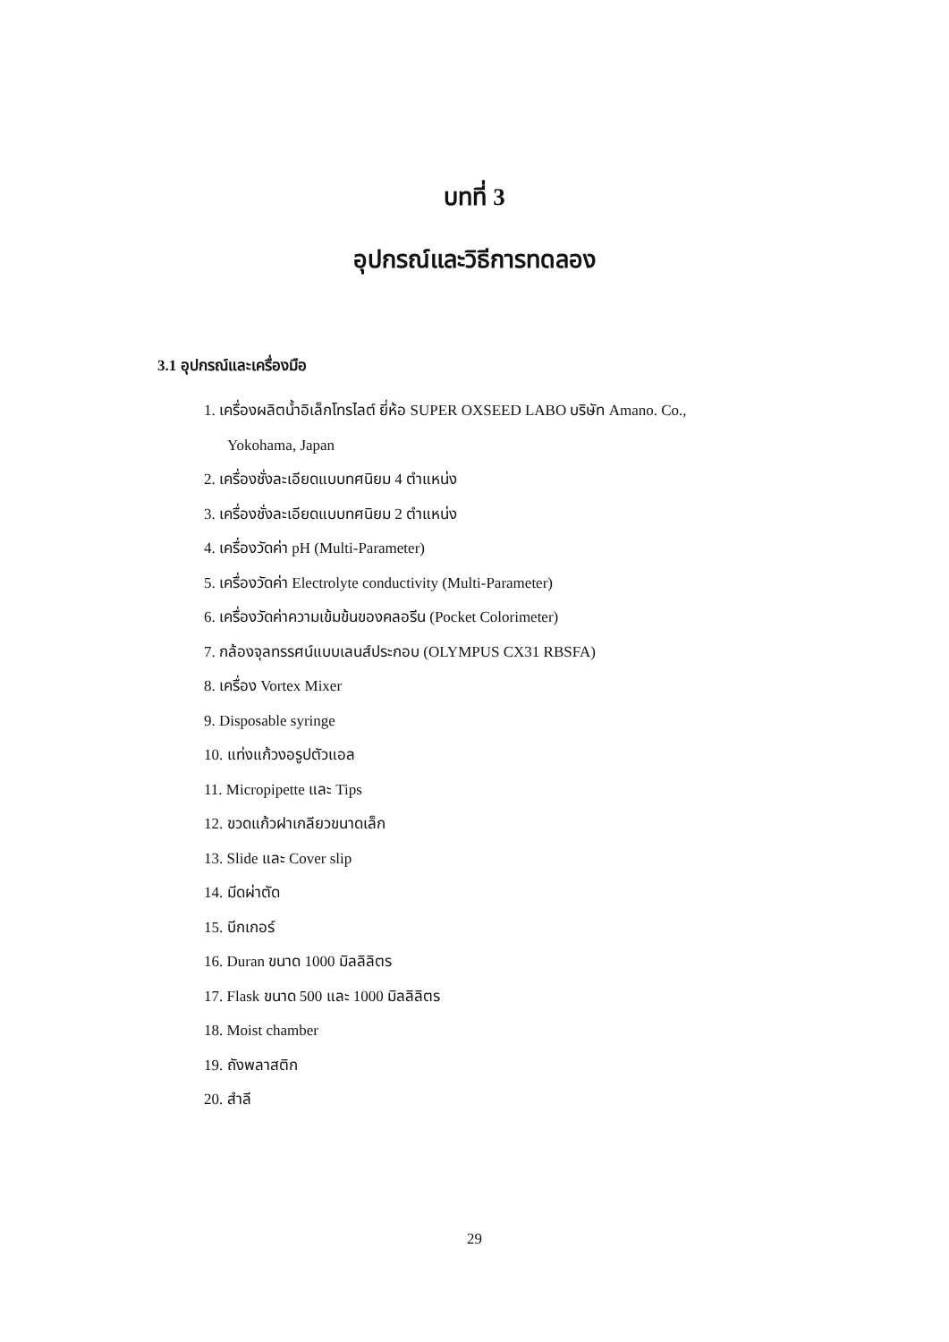บทที่ 3
อุปกรณ์และวิธีการทดลอง
3.1 อุปกรณ์และเครื่องมือ
1. เครื่องผลิตน้ำอิเล็กโทรไลต์ ยี่ห้อ SUPER OXSEED LABO บริษัท Amano. Co.,
Yokohama, Japan
2. เครื่องชั่งละเอียดแบบทศนิยม 4 ตำแหน่ง
3. เครื่องชั่งละเอียดแบบทศนิยม 2 ตำแหน่ง
4. เครื่องวัดค่า pH (Multi-Parameter)
5. เครื่องวัดค่า Electrolyte conductivity (Multi-Parameter)
6. เครื่องวัดค่าความเข้มข้นของคลอรีน (Pocket Colorimeter)
7. กล้องจุลทรรศน์แบบเลนส์ประกอบ (OLYMPUS CX31 RBSFA)
8. เครื่อง Vortex Mixer
9. Disposable syringe
10. แท่งแก้วงอรูปตัวแอล
11. Micropipette และ Tips
12. ขวดแก้วฝาเกลียวขนาดเล็ก
13. Slide และ Cover slip
14. มีดผ่าตัด
15. บีกเกอร์
16. Duran ขนาด 1000 มิลลิลิตร
17. Flask ขนาด 500 และ 1000 มิลลิลิตร
18. Moist chamber
19. ถังพลาสติก
20. สำลี
29